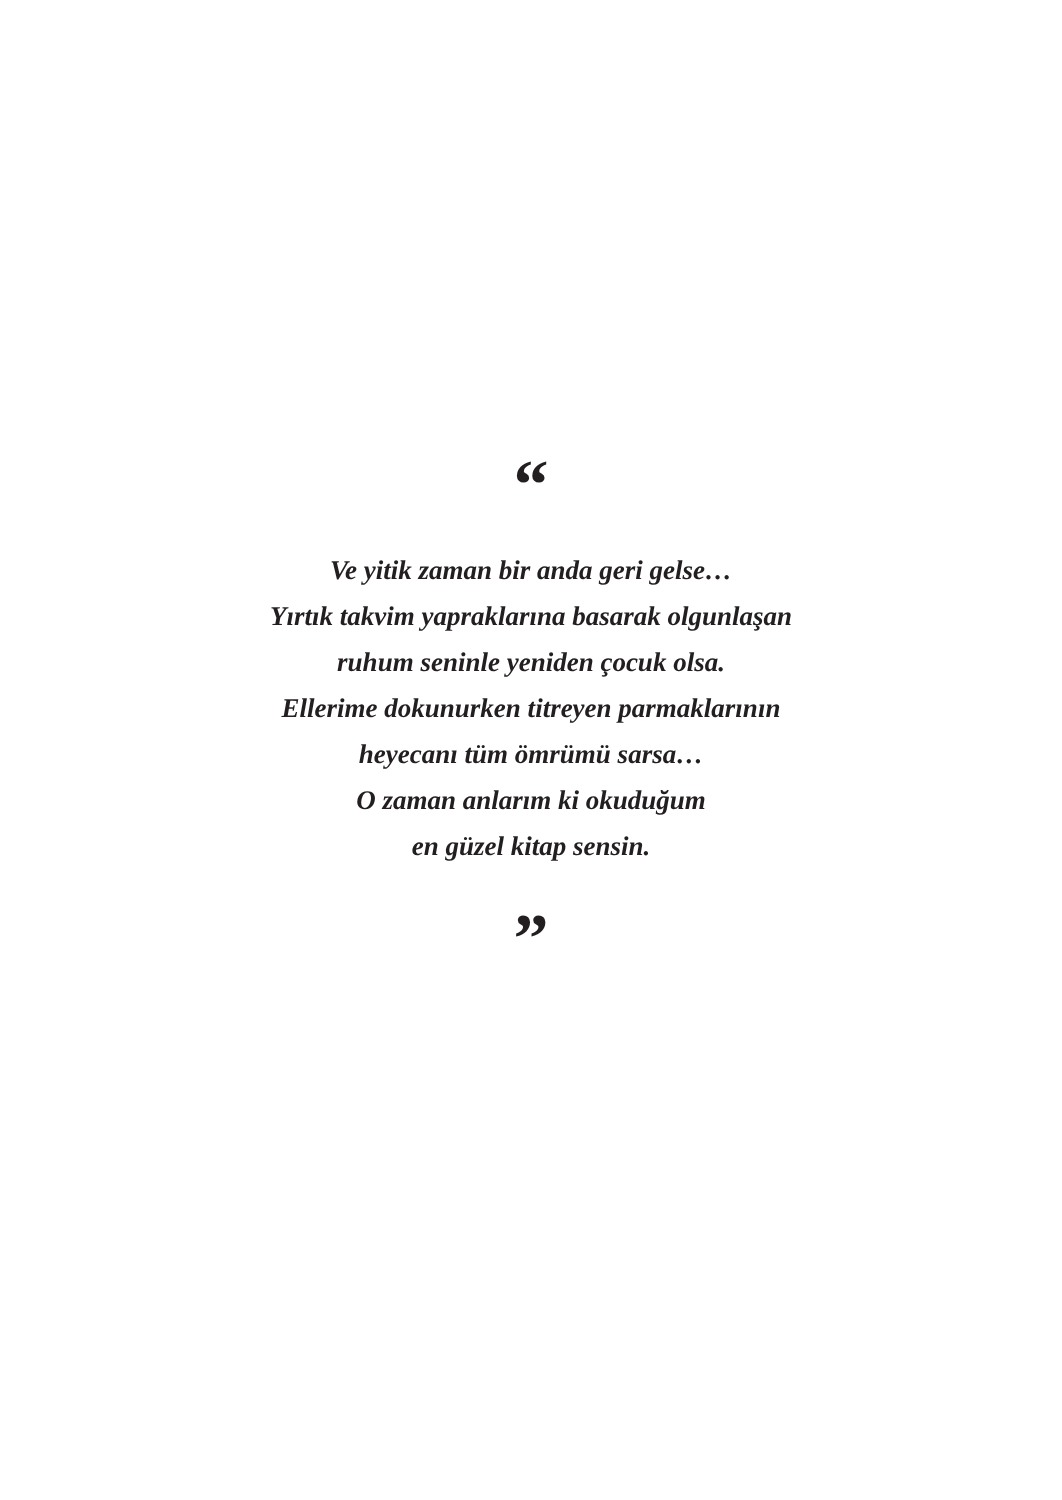“
Ve yitik zaman bir anda geri gelse…
Yırtık takvim yapraklarına basarak olgunlaşan
ruhum seninle yeniden çocuk olsa.
Ellerime dokunurken titreyen parmaklarının
heyecanı tüm ömrümü sarsa…
O zaman anlarım ki okuduğum
en güzel kitap sensin.
”